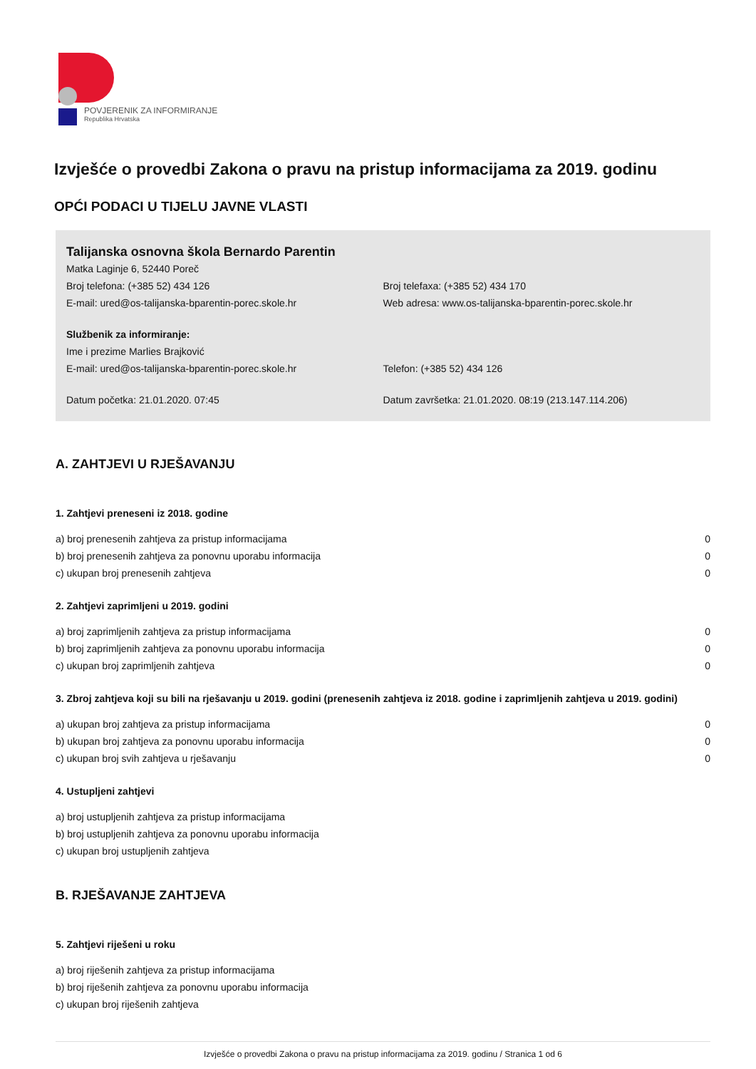POVJERENIK ZA INFORMIRANJE
Republika Hrvatska
Izvješće o provedbi Zakona o pravu na pristup informacijama za 2019. godinu
OPĆI PODACI U TIJELU JAVNE VLASTI
Talijanska osnovna škola Bernardo Parentin
Matka Laginje 6, 52440 Poreč
Broj telefona: (+385 52) 434 126 Broj telefaxa: (+385 52) 434 170
E-mail: ured@os-talijanska-bparentin-porec.skole.hr Web adresa: www.os-talijanska-bparentin-porec.skole.hr
Službenik za informiranje:
Ime i prezime Marlies Brajković
E-mail: ured@os-talijanska-bparentin-porec.skole.hr Telefon: (+385 52) 434 126
Datum početka: 21.01.2020. 07:45 Datum završetka: 21.01.2020. 08:19 (213.147.114.206)
A. ZAHTJEVI U RJEŠAVANJU
1. Zahtjevi preneseni iz 2018. godine
| a) broj prenesenih zahtjeva za pristup informacijama | 0 |
| b) broj prenesenih zahtjeva za ponovnu uporabu informacija | 0 |
| c) ukupan broj prenesenih zahtjeva | 0 |
2. Zahtjevi zaprimljeni u 2019. godini
| a) broj zaprimljenih zahtjeva za pristup informacijama | 0 |
| b) broj zaprimljenih zahtjeva za ponovnu uporabu informacija | 0 |
| c) ukupan broj zaprimljenih zahtjeva | 0 |
3. Zbroj zahtjeva koji su bili na rješavanju u 2019. godini (prenesenih zahtjeva iz 2018. godine i zaprimljenih zahtjeva u 2019. godini)
| a) ukupan broj zahtjeva za pristup informacijama | 0 |
| b) ukupan broj zahtjeva za ponovnu uporabu informacija | 0 |
| c) ukupan broj svih zahtjeva u rješavanju | 0 |
4. Ustupljeni zahtjevi
| a) broj ustupljenih zahtjeva za pristup informacijama |
| b) broj ustupljenih zahtjeva za ponovnu uporabu informacija |
| c) ukupan broj ustupljenih zahtjeva |
B. RJEŠAVANJE ZAHTJEVA
5. Zahtjevi riješeni u roku
| a) broj riješenih zahtjeva za pristup informacijama |
| b) broj riješenih zahtjeva za ponovnu uporabu informacija |
| c) ukupan broj riješenih zahtjeva |
Izvješće o provedbi Zakona o pravu na pristup informacijama za 2019. godinu / Stranica 1 od 6